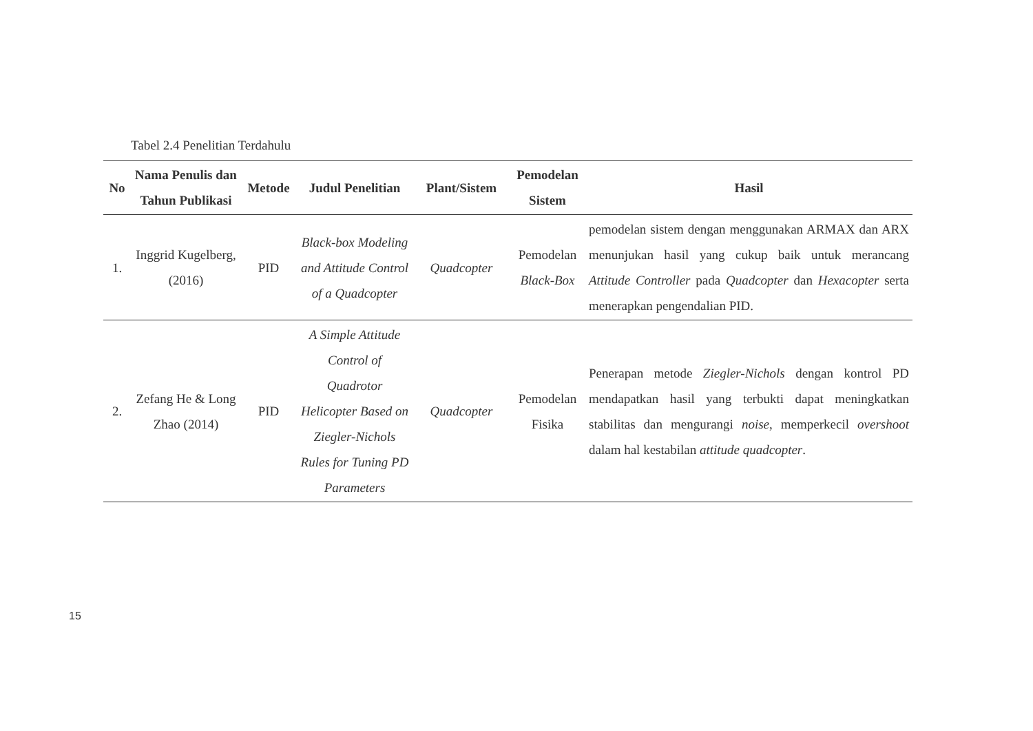Tabel 2.4 Penelitian Terdahulu
| No | Nama Penulis dan Tahun Publikasi | Metode | Judul Penelitian | Plant/Sistem | Pemodelan Sistem | Hasil |
| --- | --- | --- | --- | --- | --- | --- |
| 1. | Inggrid Kugelberg, (2016) | PID | Black-box Modeling and Attitude Control of a Quadcopter | Quadcopter | Pemodelan Black-Box | pemodelan sistem dengan menggunakan ARMAX dan ARX menunjukan hasil yang cukup baik untuk merancang Attitude Controller pada Quadcopter dan Hexacopter serta menerapkan pengendalian PID. |
| 2. | Zefang He & Long Zhao (2014) | PID | A Simple Attitude Control of Quadrotor Helicopter Based on Ziegler-Nichols Rules for Tuning PD Parameters | Quadcopter | Pemodelan Fisika | Penerapan metode Ziegler-Nichols dengan kontrol PD mendapatkan hasil yang terbukti dapat meningkatkan stabilitas dan mengurangi noise , memperkecil overshoot dalam hal kestabilan attitude quadcopter . |
15